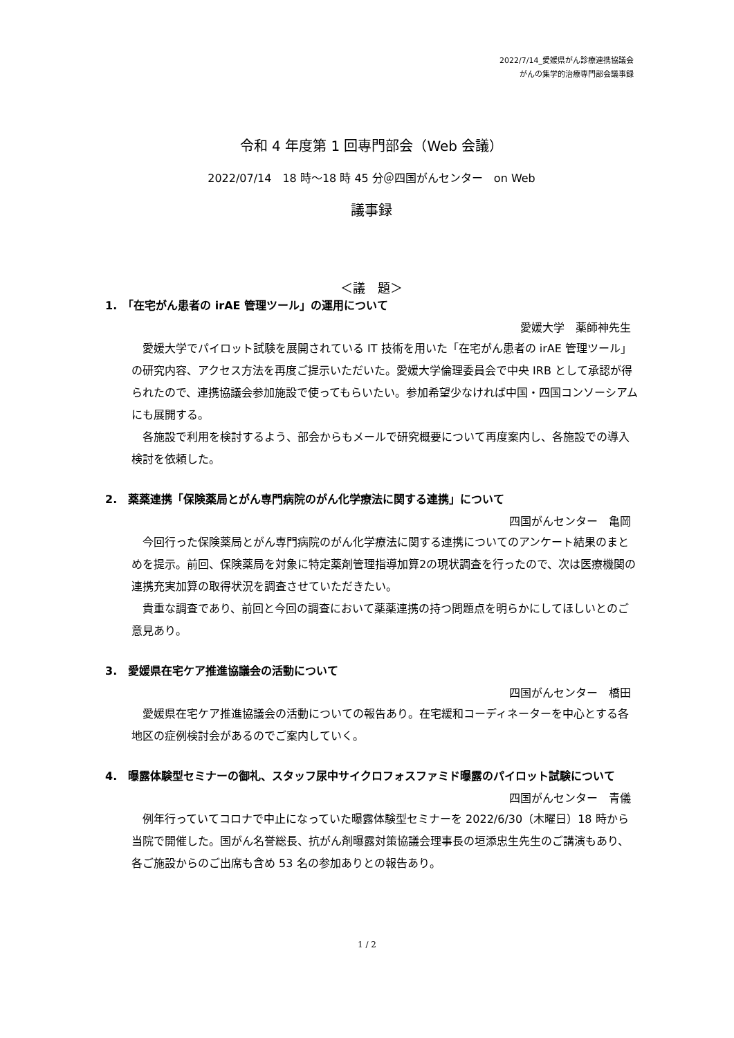2022/7/14_愛媛県がん診療連携協議会
がんの集学的治療専門部会議事録
令和 4 年度第 1 回専門部会（Web 会議）
2022/07/14　18 時～18 時 45 分＠四国がんセンター　on Web
議事録
＜議　題＞
1.　「在宅がん患者の irAE 管理ツール」の運用について
愛媛大学　薬師神先生
愛媛大学でパイロット試験を展開されている IT 技術を用いた「在宅がん患者の irAE 管理ツール」の研究内容、アクセス方法を再度ご提示いただいた。愛媛大学倫理委員会で中央 IRB として承認が得られたので、連携協議会参加施設で使ってもらいたい。参加希望少なければ中国・四国コンソーシアムにも展開する。
各施設で利用を検討するよう、部会からもメールで研究概要について再度案内し、各施設での導入検討を依頼した。
2.　薬薬連携「保険薬局とがん専門病院のがん化学療法に関する連携」について
四国がんセンター　亀岡
今回行った保険薬局とがん専門病院のがん化学療法に関する連携についてのアンケート結果のまとめを提示。前回、保険薬局を対象に特定薬剤管理指導加算2の現状調査を行ったので、次は医療機関の連携充実加算の取得状況を調査させていただきたい。
貴重な調査であり、前回と今回の調査において薬薬連携の持つ問題点を明らかにしてほしいとのご意見あり。
3.　愛媛県在宅ケア推進協議会の活動について
四国がんセンター　橋田
愛媛県在宅ケア推進協議会の活動についての報告あり。在宅緩和コーディネーターを中心とする各地区の症例検討会があるのでご案内していく。
4.　曝露体験型セミナーの御礼、スタッフ尿中サイクロフォスファミド曝露のパイロット試験について
四国がんセンター　青儀
例年行っていてコロナで中止になっていた曝露体験型セミナーを 2022/6/30（木曜日）18 時から当院で開催した。国がん名誉総長、抗がん剤曝露対策協議会理事長の垣添忠生先生のご講演もあり、各ご施設からのご出席も含め 53 名の参加ありとの報告あり。
1 / 2